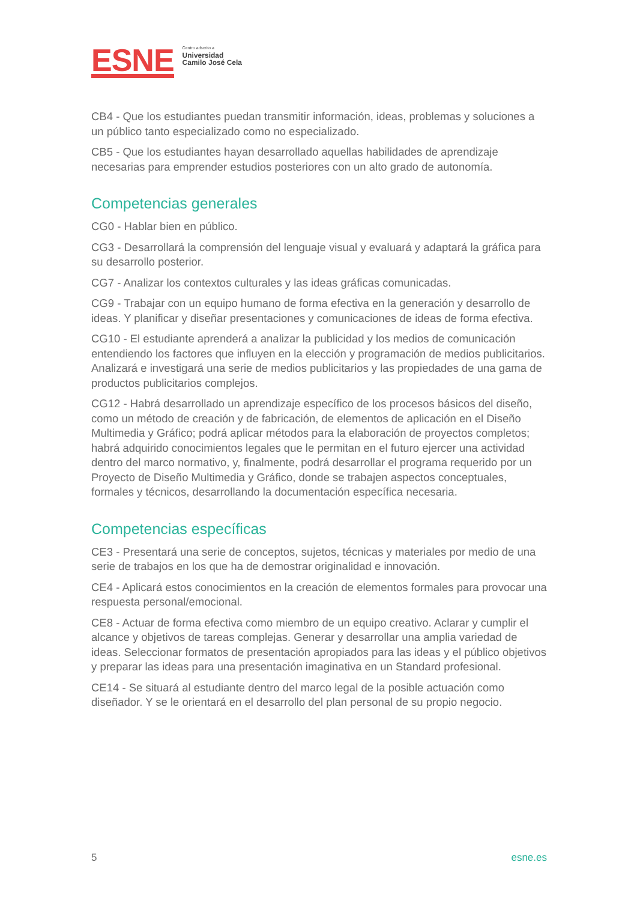ESNE
Centro adscrito a
Universidad
Camilo José Cela
CB4 - Que los estudiantes puedan transmitir información, ideas, problemas y soluciones a un público tanto especializado como no especializado.
CB5 - Que los estudiantes hayan desarrollado aquellas habilidades de aprendizaje necesarias para emprender estudios posteriores con un alto grado de autonomía.
Competencias generales
CG0 - Hablar bien en público.
CG3 - Desarrollará la comprensión del lenguaje visual y evaluará y adaptará la gráfica para su desarrollo posterior.
CG7 - Analizar los contextos culturales y las ideas gráficas comunicadas.
CG9 - Trabajar con un equipo humano de forma efectiva en la generación y desarrollo de ideas. Y planificar y diseñar presentaciones y comunicaciones de ideas de forma efectiva.
CG10 - El estudiante aprenderá a analizar la publicidad y los medios de comunicación entendiendo los factores que influyen en la elección y programación de medios publicitarios. Analizará e investigará una serie de medios publicitarios y las propiedades de una gama de productos publicitarios complejos.
CG12 - Habrá desarrollado un aprendizaje específico de los procesos básicos del diseño, como un método de creación y de fabricación, de elementos de aplicación en el Diseño Multimedia y Gráfico; podrá aplicar métodos para la elaboración de proyectos completos; habrá adquirido conocimientos legales que le permitan en el futuro ejercer una actividad dentro del marco normativo, y, finalmente, podrá desarrollar el programa requerido por un Proyecto de Diseño Multimedia y Gráfico, donde se trabajen aspectos conceptuales, formales y técnicos, desarrollando la documentación específica necesaria.
Competencias específicas
CE3 - Presentará una serie de conceptos, sujetos, técnicas y materiales por medio de una serie de trabajos en los que ha de demostrar originalidad e innovación.
CE4 - Aplicará estos conocimientos en la creación de elementos formales para provocar una respuesta personal/emocional.
CE8 - Actuar de forma efectiva como miembro de un equipo creativo. Aclarar y cumplir el alcance y objetivos de tareas complejas. Generar y desarrollar una amplia variedad de ideas. Seleccionar formatos de presentación apropiados para las ideas y el público objetivos y preparar las ideas para una presentación imaginativa en un Standard profesional.
CE14 - Se situará al estudiante dentro del marco legal de la posible actuación como diseñador. Y se le orientará en el desarrollo del plan personal de su propio negocio.
5 esne.es